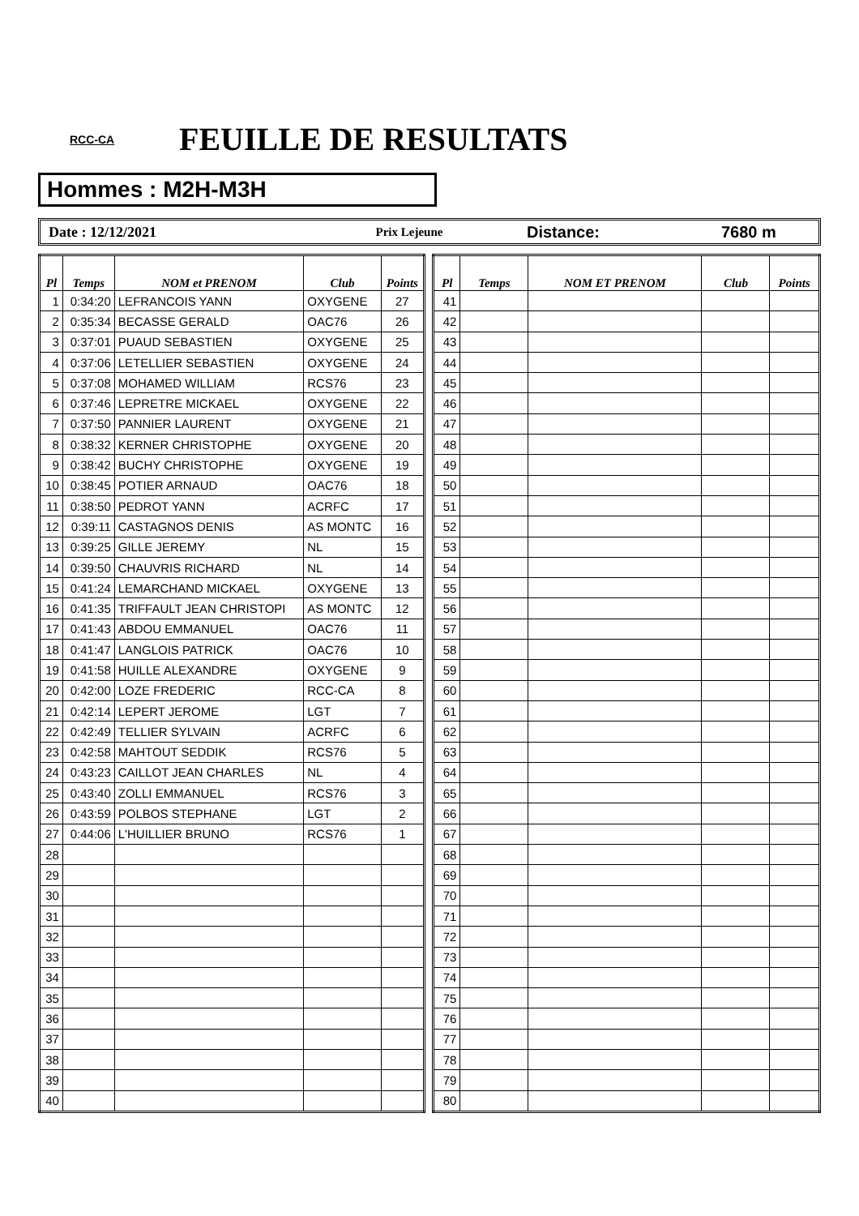RCC-CA
FEUILLE DE RESULTATS
Hommes : M2H-M3H
Date : 12/12/2021
Prix Lejeune
Distance: 7680 m
| Pl | Temps | NOM et PRENOM | Club | Points |
| --- | --- | --- | --- | --- |
| 1 | 0:34:20 | LEFRANCOIS YANN | OXYGENE | 27 |
| 2 | 0:35:34 | BECASSE GERALD | OAC76 | 26 |
| 3 | 0:37:01 | PUAUD SEBASTIEN | OXYGENE | 25 |
| 4 | 0:37:06 | LETELLIER SEBASTIEN | OXYGENE | 24 |
| 5 | 0:37:08 | MOHAMED WILLIAM | RCS76 | 23 |
| 6 | 0:37:46 | LEPRETRE MICKAEL | OXYGENE | 22 |
| 7 | 0:37:50 | PANNIER LAURENT | OXYGENE | 21 |
| 8 | 0:38:32 | KERNER CHRISTOPHE | OXYGENE | 20 |
| 9 | 0:38:42 | BUCHY CHRISTOPHE | OXYGENE | 19 |
| 10 | 0:38:45 | POTIER ARNAUD | OAC76 | 18 |
| 11 | 0:38:50 | PEDROT YANN | ACRFC | 17 |
| 12 | 0:39:11 | CASTAGNOS DENIS | AS MONTC | 16 |
| 13 | 0:39:25 | GILLE JEREMY | NL | 15 |
| 14 | 0:39:50 | CHAUVRIS RICHARD | NL | 14 |
| 15 | 0:41:24 | LEMARCHAND MICKAEL | OXYGENE | 13 |
| 16 | 0:41:35 | TRIFFAULT JEAN CHRISTOPI | AS MONTC | 12 |
| 17 | 0:41:43 | ABDOU EMMANUEL | OAC76 | 11 |
| 18 | 0:41:47 | LANGLOIS PATRICK | OAC76 | 10 |
| 19 | 0:41:58 | HUILLE ALEXANDRE | OXYGENE | 9 |
| 20 | 0:42:00 | LOZE FREDERIC | RCC-CA | 8 |
| 21 | 0:42:14 | LEPERT JEROME | LGT | 7 |
| 22 | 0:42:49 | TELLIER SYLVAIN | ACRFC | 6 |
| 23 | 0:42:58 | MAHTOUT SEDDIK | RCS76 | 5 |
| 24 | 0:43:23 | CAILLOT JEAN CHARLES | NL | 4 |
| 25 | 0:43:40 | ZOLLI EMMANUEL | RCS76 | 3 |
| 26 | 0:43:59 | POLBOS STEPHANE | LGT | 2 |
| 27 | 0:44:06 | L'HUILLIER BRUNO | RCS76 | 1 |
| 28 | | | | |
| 29 | | | | |
| 30 | | | | |
| 31 | | | | |
| 32 | | | | |
| 33 | | | | |
| 34 | | | | |
| 35 | | | | |
| 36 | | | | |
| 37 | | | | |
| 38 | | | | |
| 39 | | | | |
| 40 | | | | |
| Pl | Temps | NOM ET PRENOM | Club | Points |
| --- | --- | --- | --- | --- |
| 41 | | | | |
| 42 | | | | |
| 43 | | | | |
| 44 | | | | |
| 45 | | | | |
| 46 | | | | |
| 47 | | | | |
| 48 | | | | |
| 49 | | | | |
| 50 | | | | |
| 51 | | | | |
| 52 | | | | |
| 53 | | | | |
| 54 | | | | |
| 55 | | | | |
| 56 | | | | |
| 57 | | | | |
| 58 | | | | |
| 59 | | | | |
| 60 | | | | |
| 61 | | | | |
| 62 | | | | |
| 63 | | | | |
| 64 | | | | |
| 65 | | | | |
| 66 | | | | |
| 67 | | | | |
| 68 | | | | |
| 69 | | | | |
| 70 | | | | |
| 71 | | | | |
| 72 | | | | |
| 73 | | | | |
| 74 | | | | |
| 75 | | | | |
| 76 | | | | |
| 77 | | | | |
| 78 | | | | |
| 79 | | | | |
| 80 | | | | |